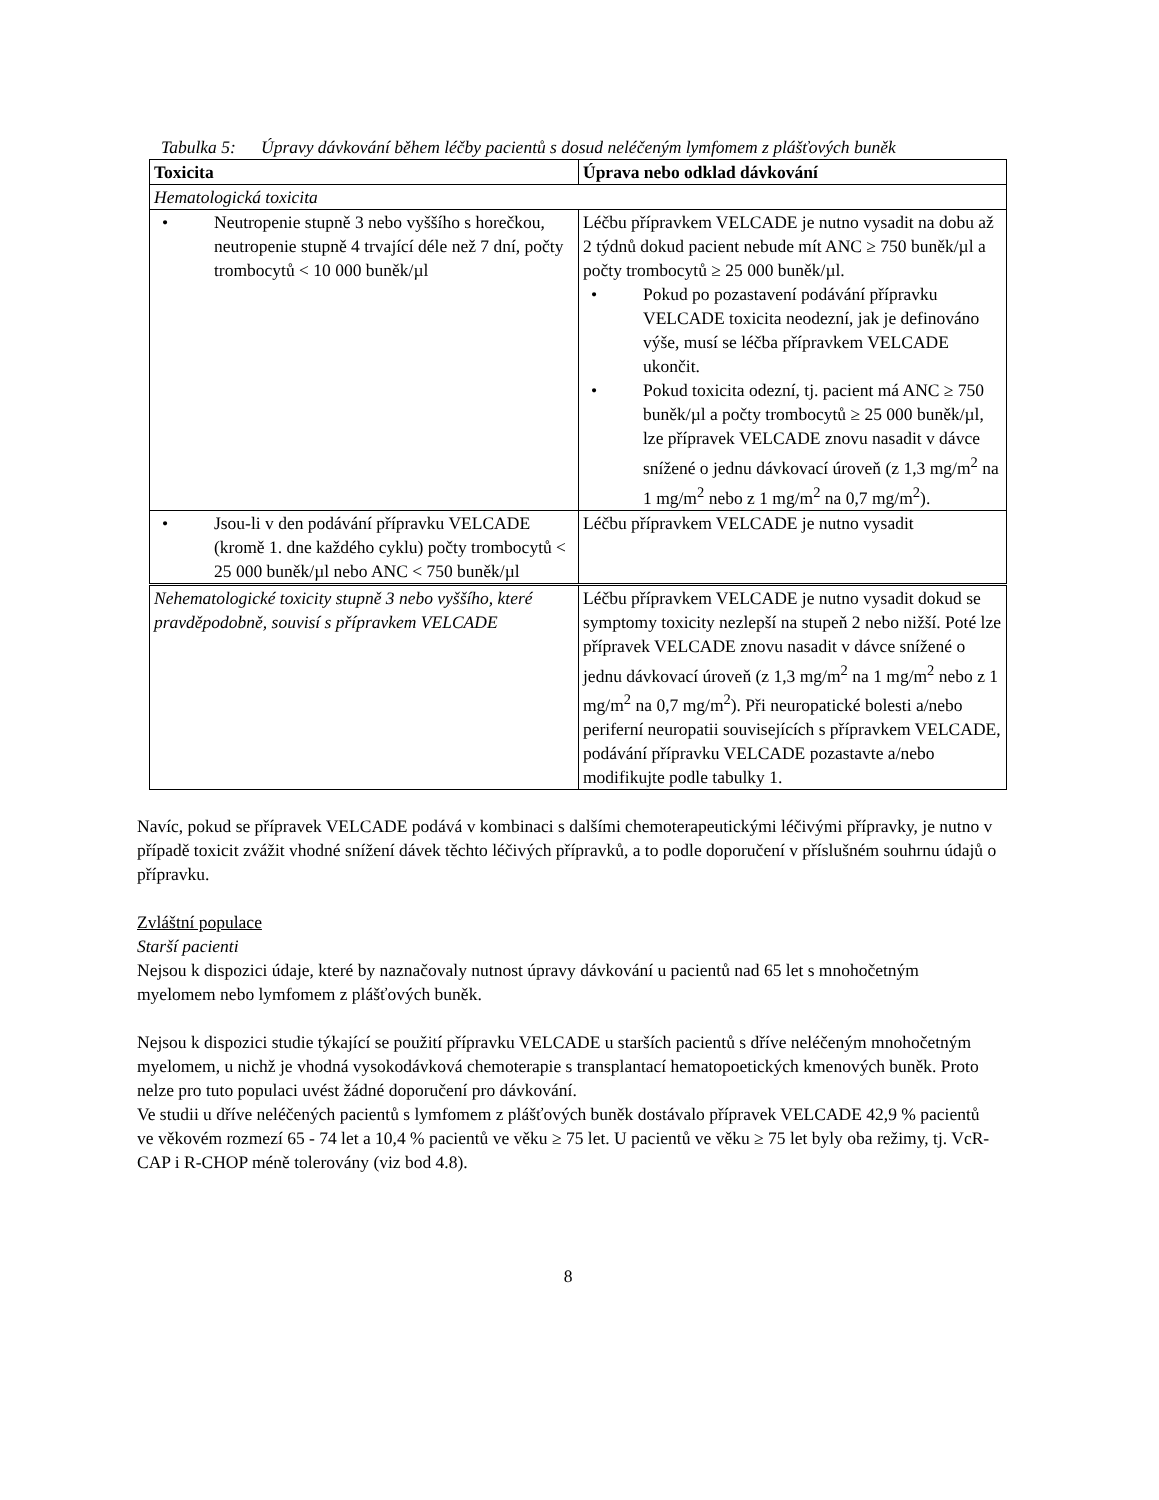Tabulka 5: Úpravy dávkování během léčby pacientů s dosud neléčeným lymfomem z plášťových buněk
| Toxicita | Úprava nebo odklad dávkování |
| --- | --- |
| Hematologická toxicita | |
| • Neutropenie stupně 3 nebo vyššího s horečkou, neutropenie stupně 4 trvající déle než 7 dní, počty trombocytů < 10 000 buněk/µl | Léčbu přípravkem VELCADE je nutno vysadit na dobu až 2 týdnů dokud pacient nebude mít ANC ≥ 750 buněk/µl a počty trombocytů ≥ 25 000 buněk/µl. • Pokud po pozastavení podávání přípravku VELCADE toxicita neodezní, jak je definováno výše, musí se léčba přípravkem VELCADE ukončit. • Pokud toxicita odezní, tj. pacient má ANC ≥ 750 buněk/µl a počty trombocytů ≥ 25 000 buněk/µl, lze přípravek VELCADE znovu nasadit v dávce snížené o jednu dávkovací úroveň (z 1,3 mg/m<sup>2</sup> na 1 mg/m<sup>2</sup> nebo z 1 mg/m<sup>2</sup> na 0,7 mg/m<sup>2</sup>). |
| • Jsou-li v den podávání přípravku VELCADE (kromě 1. dne každého cyklu) počty trombocytů < 25 000 buněk/µl nebo ANC < 750 buněk/µl | Léčbu přípravkem VELCADE je nutno vysadit |
| Nehematologické toxicity stupně 3 nebo vyššího, které pravděpodobně, souvisí s přípravkem VELCADE | Léčbu přípravkem VELCADE je nutno vysadit dokud se symptomy toxicity nezlepší na stupeň 2 nebo nižší. Poté lze přípravek VELCADE znovu nasadit v dávce snížené o jednu dávkovací úroveň (z 1,3 mg/m<sup>2</sup> na 1 mg/m<sup>2</sup> nebo z 1 mg/m<sup>2</sup> na 0,7 mg/m<sup>2</sup>). Při neuropatické bolesti a/nebo periferní neuropatii souvisejících s přípravkem VELCADE, podávání přípravku VELCADE pozastavte a/nebo modifikujte podle tabulky 1. |
Navíc, pokud se přípravek VELCADE podává v kombinaci s dalšími chemoterapeutickými léčivými přípravky, je nutno v případě toxicit zvážit vhodné snížení dávek těchto léčivých přípravků, a to podle doporučení v příslušném souhrnu údajů o přípravku.
Zvláštní populace
Starší pacienti
Nejsou k dispozici údaje, které by naznačovaly nutnost úpravy dávkování u pacientů nad 65 let s mnohočetným myelomem nebo lymfomem z plášťových buněk.
Nejsou k dispozici studie týkající se použití přípravku VELCADE u starších pacientů s dříve neléčeným mnohočetným myelomem, u nichž je vhodná vysokodávková chemoterapie s transplantací hematopoetických kmenových buněk. Proto nelze pro tuto populaci uvést žádné doporučení pro dávkování.
Ve studii u dříve neléčených pacientů s lymfomem z plášťových buněk dostávalo přípravek VELCADE 42,9 % pacientů ve věkovém rozmezí 65 - 74 let a 10,4 % pacientů ve věku ≥ 75 let. U pacientů ve věku ≥ 75 let byly oba režimy, tj. VcR-CAP i R-CHOP méně tolerovány (viz bod 4.8).
8